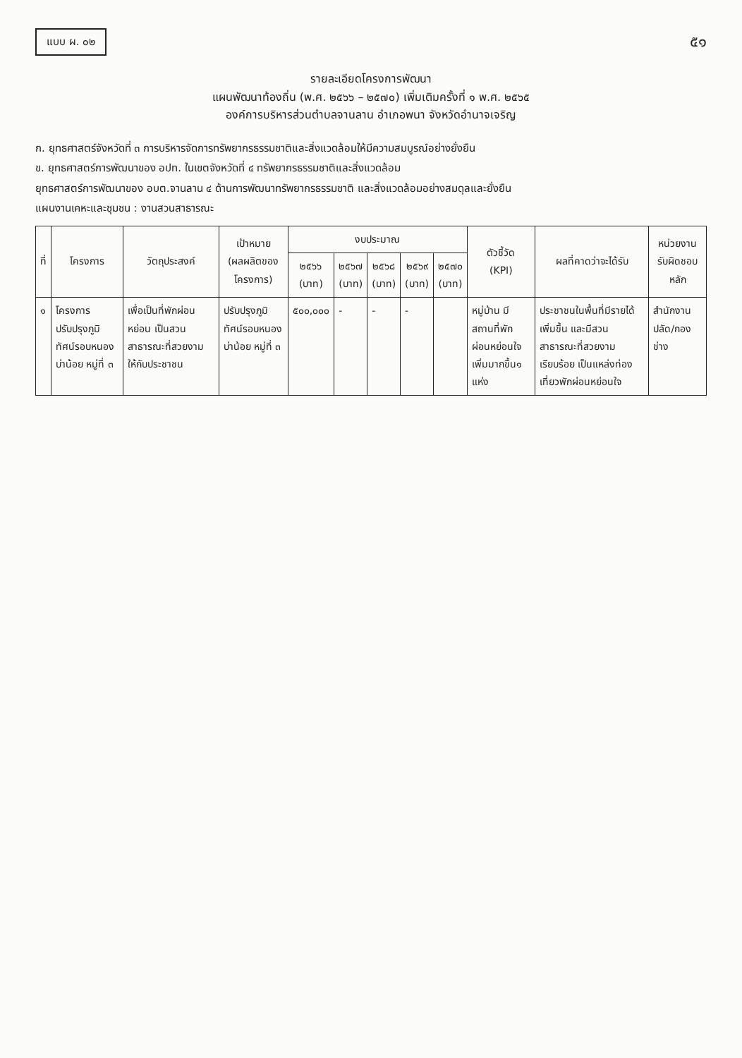แบบ ผ. ๐๒
๕๑
รายละเอียดโครงการพัฒนา
แผนพัฒนาท้องถิ่น (พ.ศ. ๒๕๖๖ – ๒๕๗๐) เพิ่มเติมครั้งที่ ๑ พ.ศ. ๒๕๖๕
องค์การบริหารส่วนตำบลจานลาน อำเภอพนา จังหวัดอำนาจเจริญ
ก. ยุทธศาสตร์จังหวัดที่ ๓ การบริหารจัดการทรัพยากรธรรมชาติและสิ่งแวดล้อมให้มีความสมบูรณ์อย่างยั่งยืน
ข. ยุทธศาสตร์การพัฒนาของ อปท. ในเขตจังหวัดที่ ๔ ทรัพยากรธรรมชาติและสิ่งแวดล้อม
ยุทธศาสตร์การพัฒนาของ อบต.จานลาน ๔ ด้านการพัฒนาทรัพยากรธรรมชาติ และสิ่งแวดล้อมอย่างสมดุลและยั่งยืน
แผนงานเคหะและชุมชน : งานสวนสาธารณะ
| ที่ | โครงการ | วัตถุประสงค์ | เป้าหมาย (ผลผลิตของโครงการ) | งบประมาณ | | | | | ตัวชี้วัด (KPI) | ผลที่คาดว่าจะได้รับ | หน่วยงานรับผิดชอบหลัก |
| --- | --- | --- | --- | --- | --- | --- | --- | --- | --- | --- | --- |
| | | | | ๒๕๖๖ (บาท) | ๒๕๖๗ (บาท) | ๒๕๖๘ (บาท) | ๒๕๖๙ (บาท) | ๒๕๗๐ (บาท) | | | |
| ๑ | โครงการปรับปรุงภูมิทัศน์รอบหนองบ่าน้อย หมู่ที่ ๓ | เพื่อเป็นที่พักผ่อนหย่อน เป็นสวนสาธารณะที่สวยงาม ให้กับประชาชน | ปรับปรุงภูมิทัศน์รอบหนองบ่าน้อย หมู่ที่ ๓ | ๕๐๐,๐๐๐ | - | - | - | | หมู่บ้าน มีสถานที่พักผ่อนหย่อนใจเพิ่มมากขึ้น๑ แห่ง | ประชาชนในพื้นที่มีรายได้เพิ่มขึ้น และมีสวนสาธารณะที่สวยงาม เรียบร้อย เป็นแหล่งท่องเที่ยวพักผ่อนหย่อนใจ | สำนักงานปลัด/กองช่าง |